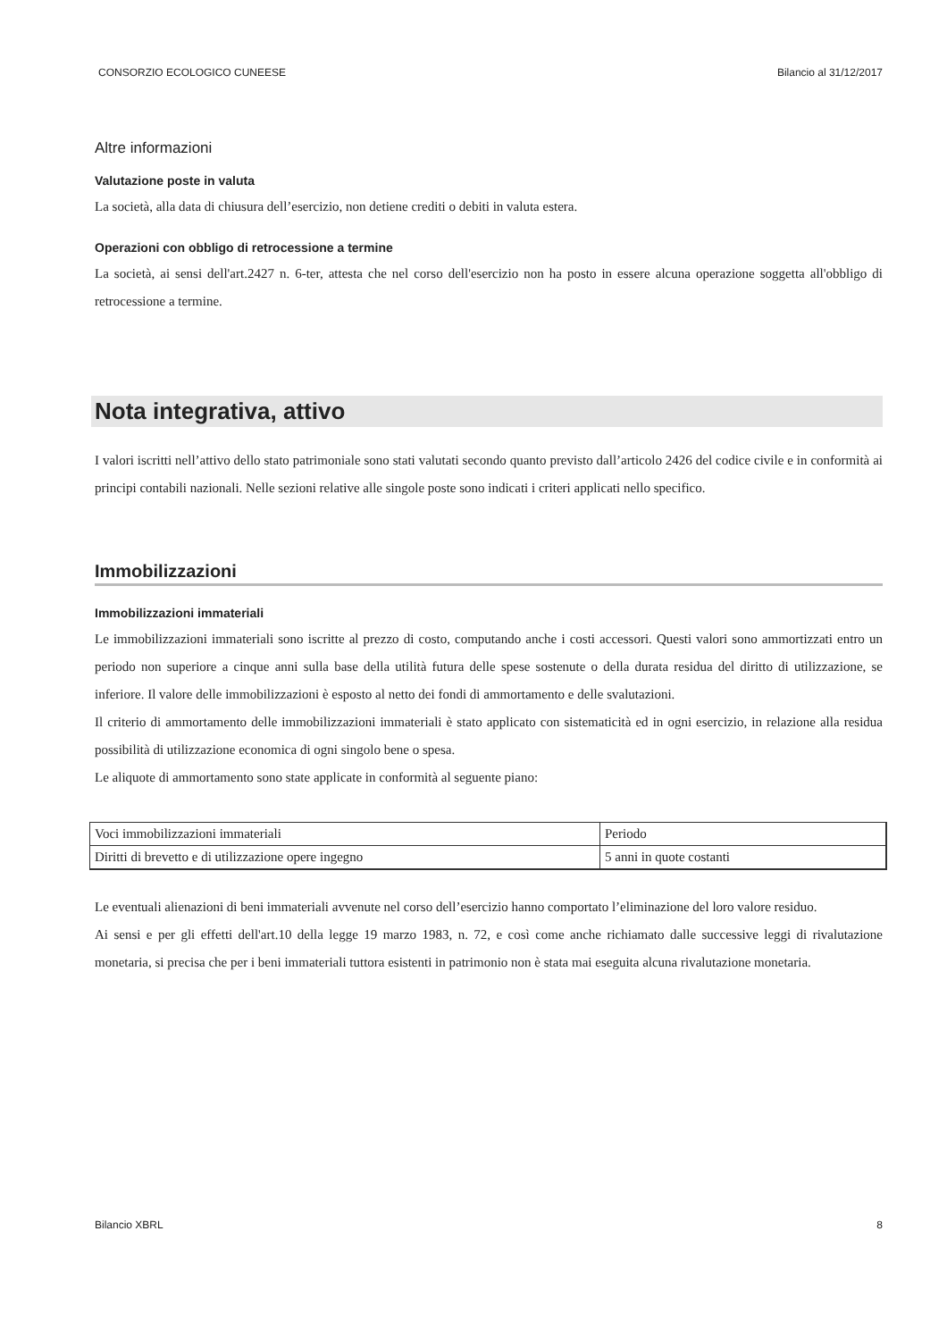CONSORZIO ECOLOGICO CUNEESE Bilancio al 31/12/2017
Altre informazioni
Valutazione poste in valuta
La società, alla data di chiusura dell’esercizio, non detiene crediti o debiti in valuta estera.
Operazioni con obbligo di retrocessione a termine
La società, ai sensi dell'art.2427 n. 6-ter, attesta che nel corso dell'esercizio non ha posto in essere alcuna operazione soggetta all'obbligo di retrocessione a termine.
Nota integrativa, attivo
I valori iscritti nell’attivo dello stato patrimoniale sono stati valutati secondo quanto previsto dall’articolo 2426 del codice civile e in conformità ai principi contabili nazionali. Nelle sezioni relative alle singole poste sono indicati i criteri applicati nello specifico.
Immobilizzazioni
Immobilizzazioni immateriali
Le immobilizzazioni immateriali sono iscritte al prezzo di costo, computando anche i costi accessori. Questi valori sono ammortizzati entro un periodo non superiore a cinque anni sulla base della utilità futura delle spese sostenute o della durata residua del diritto di utilizzazione, se inferiore. Il valore delle immobilizzazioni è esposto al netto dei fondi di ammortamento e delle svalutazioni.
Il criterio di ammortamento delle immobilizzazioni immateriali è stato applicato con sistematicità ed in ogni esercizio, in relazione alla residua possibilità di utilizzazione economica di ogni singolo bene o spesa.
Le aliquote di ammortamento sono state applicate in conformità al seguente piano:
| Voci immobilizzazioni immateriali | Periodo |
| Diritti di brevetto e di utilizzazione opere ingegno | 5 anni in quote costanti |
Le eventuali alienazioni di beni immateriali avvenute nel corso dell’esercizio hanno comportato l’eliminazione del loro valore residuo.
Ai sensi e per gli effetti dell'art.10 della legge 19 marzo 1983, n. 72, e così come anche richiamato dalle successive leggi di rivalutazione monetaria, si precisa che per i beni immateriali tuttora esistenti in patrimonio non è stata mai eseguita alcuna rivalutazione monetaria.
Bilancio XBRL 8